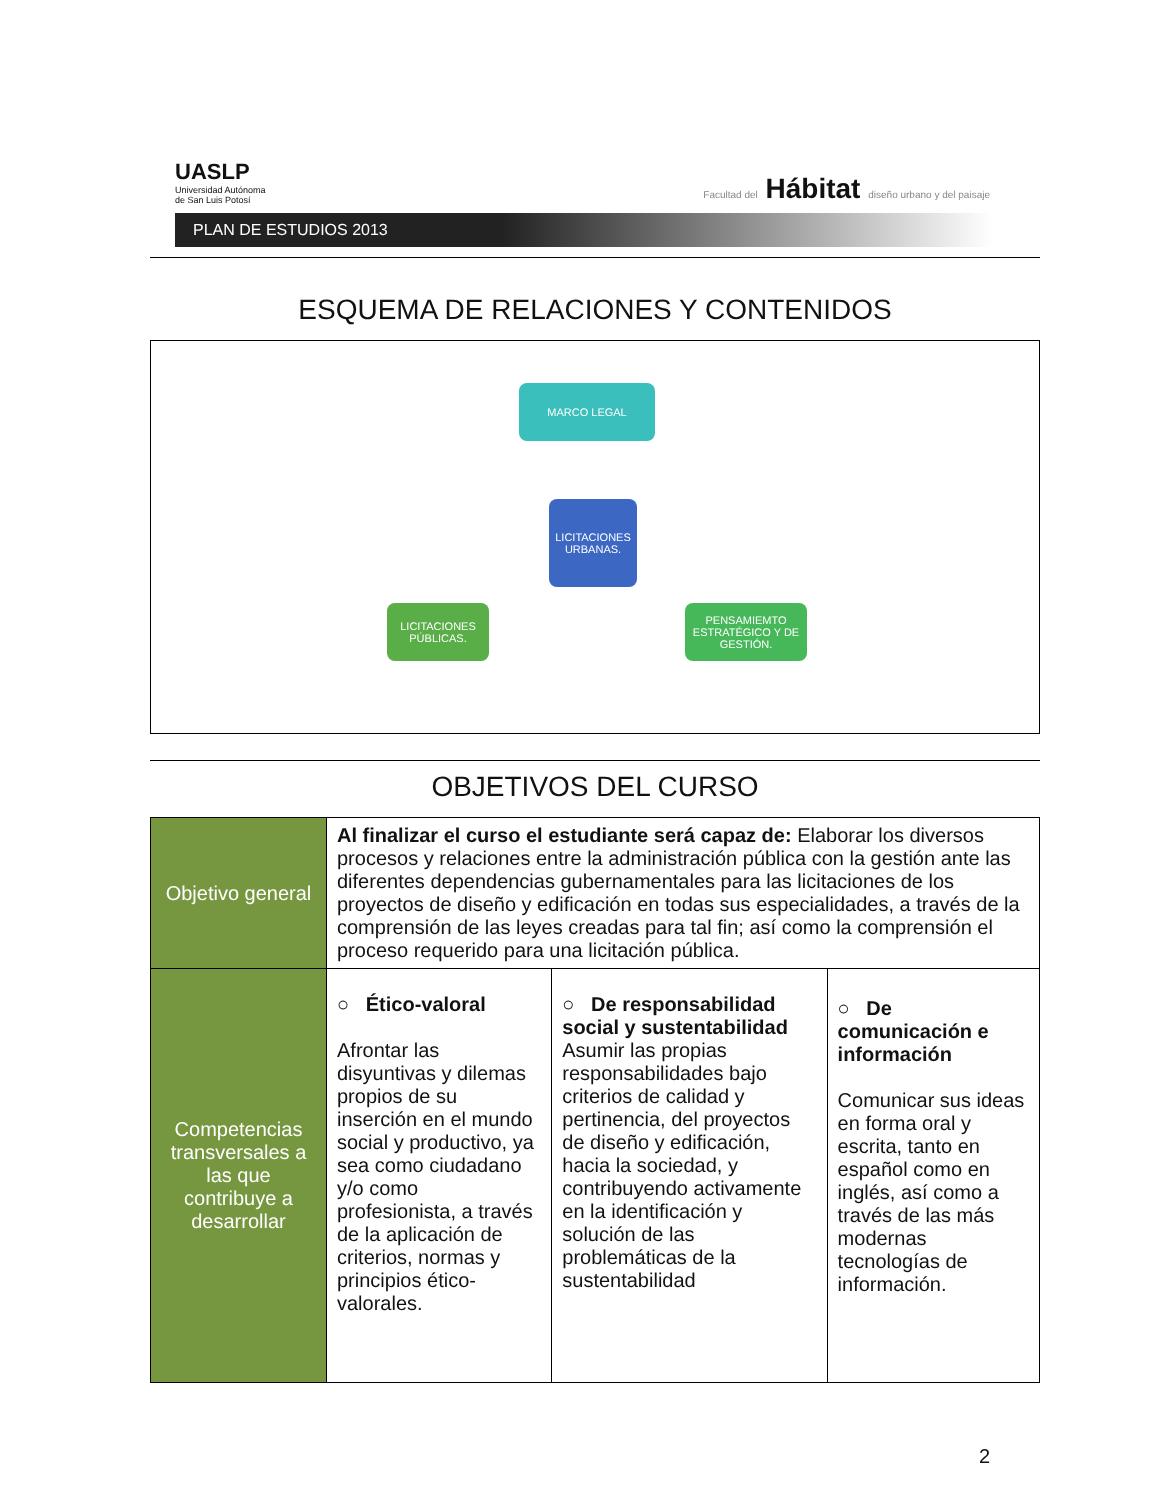UASLP
Universidad Autónoma
de San Luis Potosí
Facultad del Hábitat diseño urbano y del paisaje
PLAN DE ESTUDIOS 2013
ESQUEMA DE RELACIONES Y CONTENIDOS
MARCO LEGAL
LICITACIONES URBANAS.
LICITACIONES PÚBLICAS.
PENSAMIEMTO ESTRATÉGICO Y DE GESTIÓN.
OBJETIVOS DEL CURSO
| Objetivo general | Al finalizar el curso el estudiante será capaz de: Elaborar los diversos procesos y relaciones entre la administración pública con la gestión ante las diferentes dependencias gubernamentales para las licitaciones de los proyectos de diseño y edificación en todas sus especialidades, a través de la comprensión de las leyes creadas para tal fin; así como la comprensión el proceso requerido para una licitación pública. | | |
| Competencias transversales a las que contribuye a desarrollar | ○ Ético-valoral Afrontar las disyuntivas y dilemas propios de su inserción en el mundo social y productivo, ya sea como ciudadano y/o como profesionista, a través de la aplicación de criterios, normas y principios ético-valorales. | ○ De responsabilidad social y sustentabilidad Asumir las propias responsabilidades bajo criterios de calidad y pertinencia, del proyectos de diseño y edificación, hacia la sociedad, y contribuyendo activamente en la identificación y solución de las problemáticas de la sustentabilidad | ○ De comunicación e información Comunicar sus ideas en forma oral y escrita, tanto en español como en inglés, así como a través de las más modernas tecnologías de información. |
2